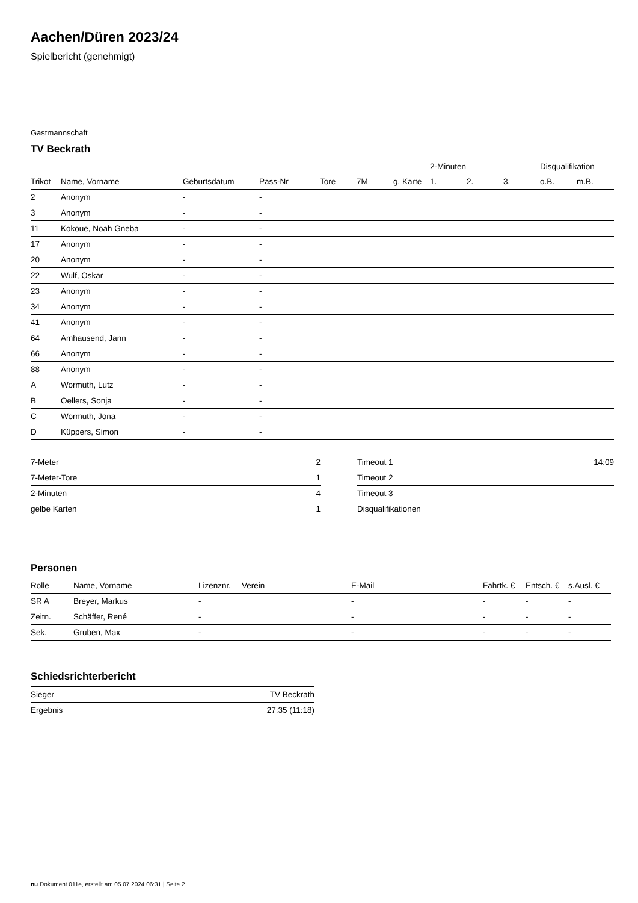Aachen/Düren 2023/24
Spielbericht (genehmigt)
Gastmannschaft
TV Beckrath
| | | | | | | | | 2-Minuten | | | Disqualifikation | |
| --- | --- | --- | --- | --- | --- | --- | --- | --- | --- | --- | --- | --- |
| Trikot | Name, Vorname | Geburtsdatum | Pass-Nr | Tore | 7M | g. Karte | | 1. | 2. | 3. | o.B. | m.B. |
| 2 | Anonym | - | - | | | | | | | | | |
| 3 | Anonym | - | - | | | | | | | | | |
| 11 | Kokoue, Noah Gneba | - | - | | | | | | | | | |
| 17 | Anonym | - | - | | | | | | | | | |
| 20 | Anonym | - | - | | | | | | | | | |
| 22 | Wulf, Oskar | - | - | | | | | | | | | |
| 23 | Anonym | - | - | | | | | | | | | |
| 34 | Anonym | - | - | | | | | | | | | |
| 41 | Anonym | - | - | | | | | | | | | |
| 64 | Amhausend, Jann | - | - | | | | | | | | | |
| 66 | Anonym | - | - | | | | | | | | | |
| 88 | Anonym | - | - | | | | | | | | | |
| A | Wormuth, Lutz | - | - | | | | | | | | | |
| B | Oellers, Sonja | - | - | | | | | | | | | |
| C | Wormuth, Jona | - | - | | | | | | | | | |
| D | Küppers, Simon | - | - | | | | | | | | | |
| 7-Meter | 2 |
| 7-Meter-Tore | 1 |
| 2-Minuten | 4 |
| gelbe Karten | 1 |
| Timeout 1 | 14:09 |
| Timeout 2 | |
| Timeout 3 | |
| Disqualifikationen | |
Personen
| Rolle | Name, Vorname | Lizenznr. | Verein | E-Mail | Fahrtk. € | Entsch. € | s.Ausl. € |
| --- | --- | --- | --- | --- | --- | --- | --- |
| SR A | Breyer, Markus | - | | - | - | - | - |
| Zeitn. | Schäffer, René | - | | - | - | - | - |
| Sek. | Gruben, Max | - | | - | - | - | - |
Schiedsrichterbericht
| Sieger | TV Beckrath |
| Ergebnis | 27:35 (11:18) |
nu.Dokument 011e, erstellt am 05.07.2024 06:31 | Seite 2